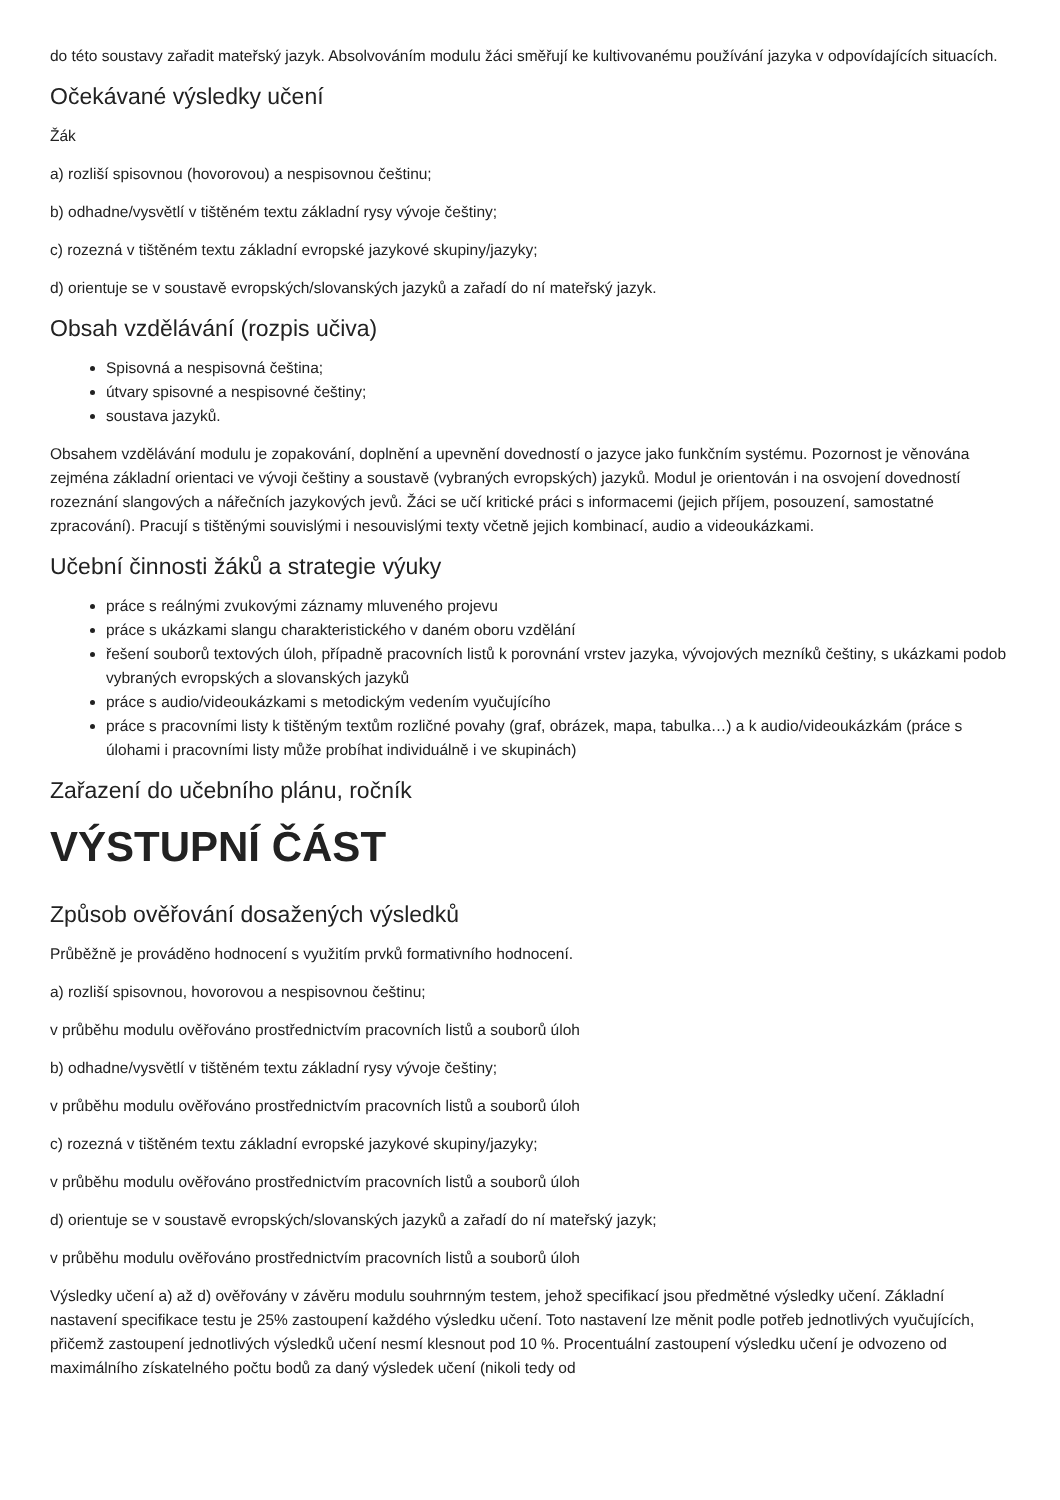do této soustavy zařadit mateřský jazyk. Absolvováním modulu žáci směřují ke kultivovanému používání jazyka v odpovídajících situacích.
Očekávané výsledky učení
Žák
a) rozliší spisovnou (hovorovou) a nespisovnou češtinu;
b) odhadne/vysvětlí v tištěném textu základní rysy vývoje češtiny;
c) rozezná v tištěném textu základní evropské jazykové skupiny/jazyky;
d) orientuje se v soustavě evropských/slovanských jazyků a zařadí do ní mateřský jazyk.
Obsah vzdělávání (rozpis učiva)
Spisovná a nespisovná čeština;
útvary spisovné a nespisovné češtiny;
soustava jazyků.
Obsahem vzdělávání modulu je zopakování, doplnění a upevnění dovedností o jazyce jako funkčním systému. Pozornost je věnována zejména základní orientaci ve vývoji češtiny a soustavě (vybraných evropských) jazyků. Modul je orientován i na osvojení dovedností rozeznání slangových a nářečních jazykových jevů. Žáci se učí kritické práci s informacemi (jejich příjem, posouzení, samostatné zpracování). Pracují s tištěnými souvislými i nesouvislými texty včetně jejich kombinací, audio a videoukázkami.
Učební činnosti žáků a strategie výuky
práce s reálnými zvukovými záznamy mluveného projevu
práce s ukázkami slangu charakteristického v daném oboru vzdělání
řešení souborů textových úloh, případně pracovních listů k porovnání vrstev jazyka, vývojových mezníků češtiny, s ukázkami podob vybraných evropských a slovanských jazyků
práce s audio/videoukázkami s metodickým vedením vyučujícího
práce s pracovními listy k tištěným textům rozličné povahy (graf, obrázek, mapa, tabulka…) a k audio/videoukázkám (práce s úlohami i pracovními listy může probíhat individuálně i ve skupinách)
Zařazení do učebního plánu, ročník
VÝSTUPNÍ ČÁST
Způsob ověřování dosažených výsledků
Průběžně je prováděno hodnocení s využitím prvků formativního hodnocení.
a) rozliší spisovnou, hovorovou a nespisovnou češtinu;
v průběhu modulu ověřováno prostřednictvím pracovních listů a souborů úloh
b) odhadne/vysvětlí v tištěném textu základní rysy vývoje češtiny;
v průběhu modulu ověřováno prostřednictvím pracovních listů a souborů úloh
c) rozezná v tištěném textu základní evropské jazykové skupiny/jazyky;
v průběhu modulu ověřováno prostřednictvím pracovních listů a souborů úloh
d) orientuje se v soustavě evropských/slovanských jazyků a zařadí do ní mateřský jazyk;
v průběhu modulu ověřováno prostřednictvím pracovních listů a souborů úloh
Výsledky učení a) až d) ověřovány v závěru modulu souhrnným testem, jehož specifikací jsou předmětné výsledky učení. Základní nastavení specifikace testu je 25% zastoupení každého výsledku učení. Toto nastavení lze měnit podle potřeb jednotlivých vyučujících, přičemž zastoupení jednotlivých výsledků učení nesmí klesnout pod 10 %. Procentuální zastoupení výsledku učení je odvozeno od maximálního získatelného počtu bodů za daný výsledek učení (nikoli tedy od